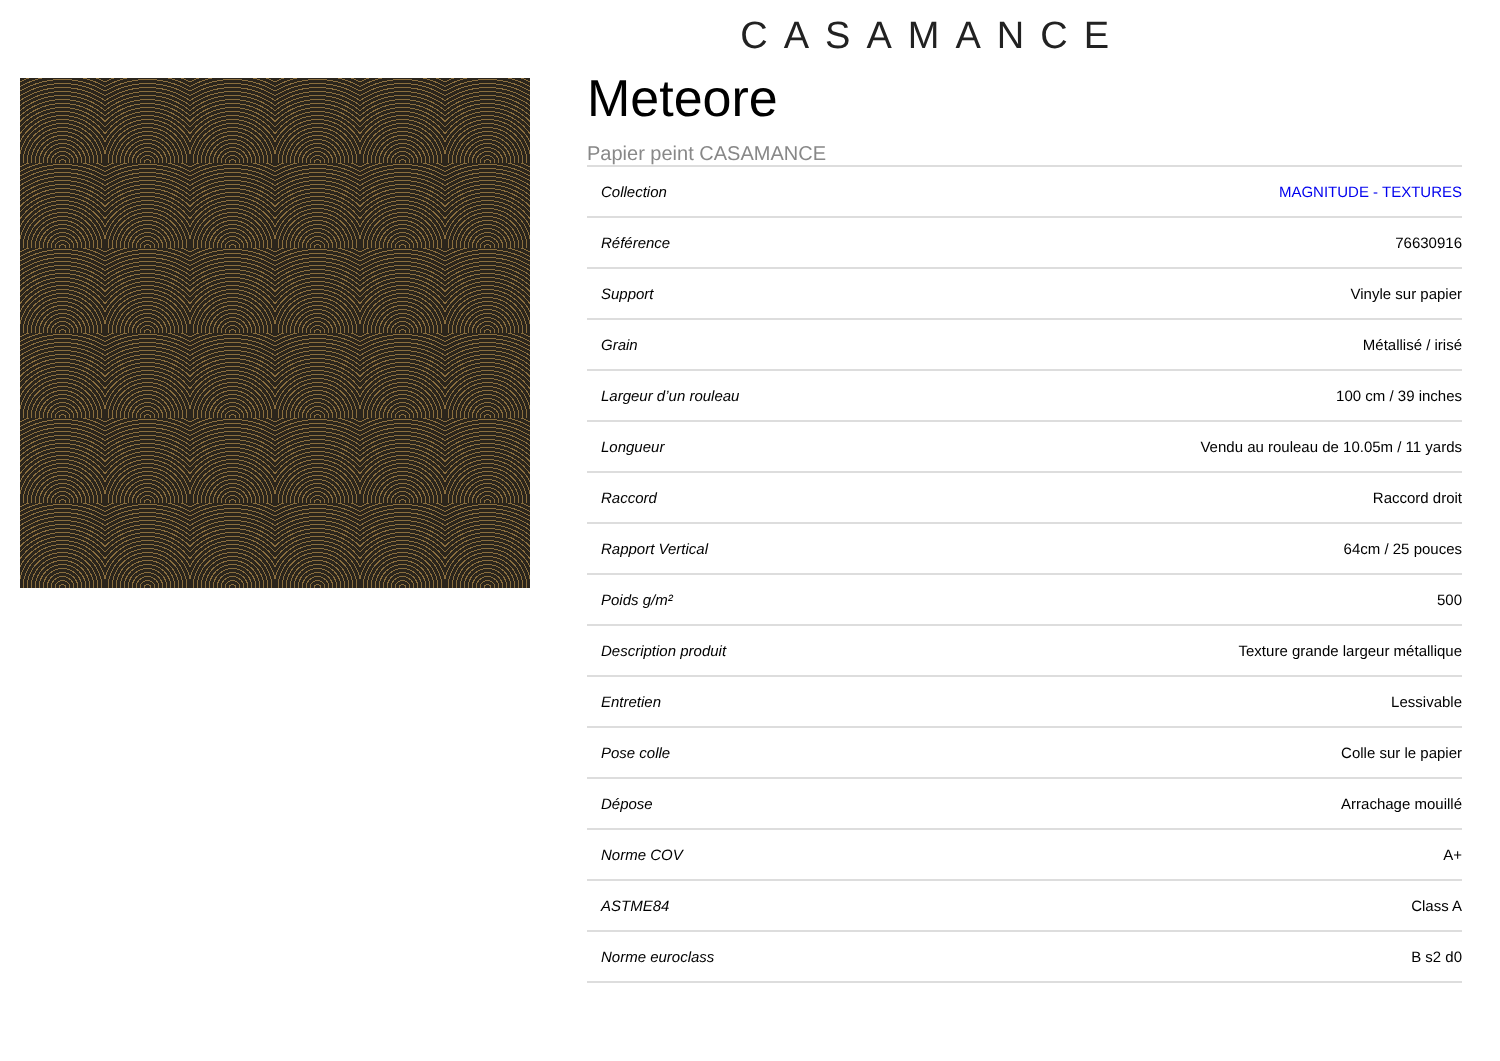CASAMANCE
Meteore
Papier peint CASAMANCE
| Collection | MAGNITUDE - TEXTURES |
| Référence | 76630916 |
| Support | Vinyle sur papier |
| Grain | Métallisé / irisé |
| Largeur d’un rouleau | 100 cm / 39 inches |
| Longueur | Vendu au rouleau de 10.05m / 11 yards |
| Raccord | Raccord droit |
| Rapport Vertical | 64cm / 25 pouces |
| Poids g/m² | 500 |
| Description produit | Texture grande largeur métallique |
| Entretien | Lessivable |
| Pose colle | Colle sur le papier |
| Dépose | Arrachage mouillé |
| Norme COV | A+ |
| ASTME84 | Class A |
| Norme euroclass | B s2 d0 |